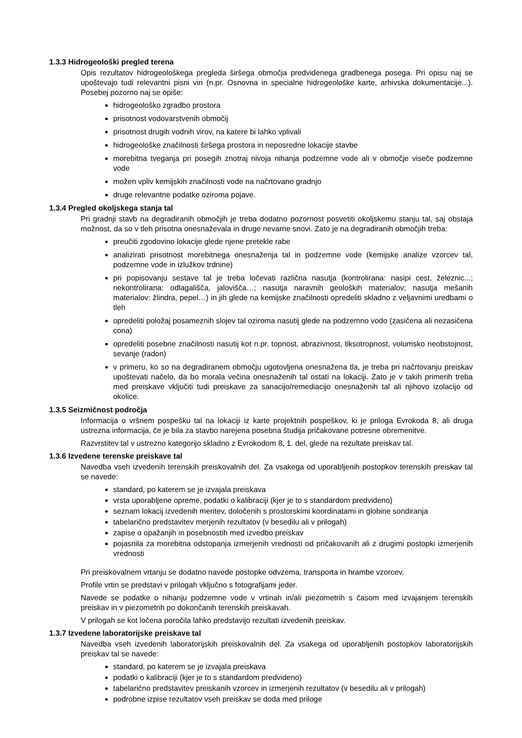1.3.3 Hidrogeološki pregled terena
Opis rezultatov hidrogeološkega pregleda širšega območja predvidenega gradbenega posega. Pri opisu naj se upoštevajo tudi relevantni pisni viri (n.pr. Osnovna in specialne hidrogeološke karte, arhivska dokumentacije...). Posebej pozorno naj se opiše:
hidrogeološko zgradbo prostora
prisotnost vodovarstvenih območij
prisotnost drugih vodnih virov, na katere bi lahko vplivali
hidrogeološke značilnosti širšega prostora in neposredne lokacije stavbe
morebitna tveganja pri posegih znotraj nivoja nihanja podzemne vode ali v območje viseče podzemne vode
možen vpliv kemijskih značilnosti vode na načrtovano gradnjo
druge relevantne podatke oziroma pojave.
1.3.4 Pregled okoljskega stanja tal
Pri gradnji stavb na degradiranih območjih je treba dodatno pozornost posvetiti okoljskemu stanju tal, saj obstaja možnost, da so v tleh prisotna onesnaževala in druge nevarne snovi. Zato je na degradiranih območjih treba:
preučiti zgodovino lokacije glede njene pretekle rabe
analizirati prisotnost morebitnega onesnaženja tal in podzemne vode (kemijske analize vzorcev tal, podzemne vode in izlužkov trdnine)
pri popisovanju sestave tal je treba ločevati različna nasutja (kontrolirana: nasipi cest, železnic...; nekontrolirana: odlagališča, jalovišča…; nasutja naravnih geoloških materialov; nasutja mešanih materialov: žlindra, pepel…) in jih glede na kemijske značilnosti opredeliti skladno z veljavnimi uredbami o tleh
opredeliti položaj posameznih slojev tal oziroma nasutij glede na podzemno vodo (zasičena ali nezasičena cona)
opredeliti posebne značilnosti nasutij kot n.pr. topnost, abrazivnost, tiksotropnost, volumsko neobstojnost, sevanje (radon)
v primeru, ko so na degradiranem območju ugotovljena onesnažena tla, je treba pri načrtovanju preiskav upoštevati načelo, da bo morala večina onesnaženih tal ostati na lokaciji. Zato je v takih primerih treba med preiskave vključiti tudi preiskave za sanacijo/remediacijo onesnaženih tal ali njihovo izolacijo od okolice.
1.3.5 Seizmičnost področja
Informacija o vršnem pospešku tal na lokaciji iz karte projektnih pospeškov, ki je priloga Evrokoda 8, ali druga ustrezna informacija, če je bila za stavbo narejena posebna študija pričakovane potresne obremenitve.
Razvrstitev tal v ustrezno kategorijo skladno z Evrokodom 8, 1. del, glede na rezultate preiskav tal.
1.3.6 Izvedene terenske preiskave tal
Navedba vseh izvedenih terenskih preiskovalnih del. Za vsakega od uporabljenih postopkov terenskih preiskav tal se navede:
standard, po katerem se je izvajala preiskava
vrsta uporabljene opreme, podatki o kalibraciji (kjer je to s standardom predvideno)
seznam lokacij izvedenih meritev, določenih s prostorskimi koordinatami in globine sondiranja
tabelarično predstavitev merjenih rezultatov (v besedilu ali v prilogah)
zapise o opažanjih in posebnostih med izvedbo preiskav
pojasnila za morebitna odstopanja izmerjenih vrednosti od pričakovanih ali z drugimi postopki izmerjenih vrednosti
Pri preiskovalnem vrtanju se dodatno navede postopke odvzema, transporta in hrambe vzorcev.
Profile vrtin se predstavi v prilogah vključno s fotografijami jeder.
Navede se podatke o nihanju podzemne vode v vrtinah in/ali piezometrih s časom med izvajanjem terenskih preiskav in v piezometrih po dokončanih terenskih preiskavah.
V prilogah se kot ločena poročila lahko predstavijo rezultati izvedenih preiskav.
1.3.7 Izvedene laboratorijske preiskave tal
Navedba vseh izvedenih laboratorijskih preiskovalnih del. Za vsakega od uporabljenih postopkov laboratorijskih preiskav tal se navede:
standard, po katerem se je izvajala preiskava
podatki o kalibraciji (kjer je to s standardom predvideno)
tabelarično predstavitev preiskanih vzorcev in izmerjenih rezultatov (v besedilu ali v prilogah)
podrobne izpise rezultatov vseh preiskav se doda med priloge